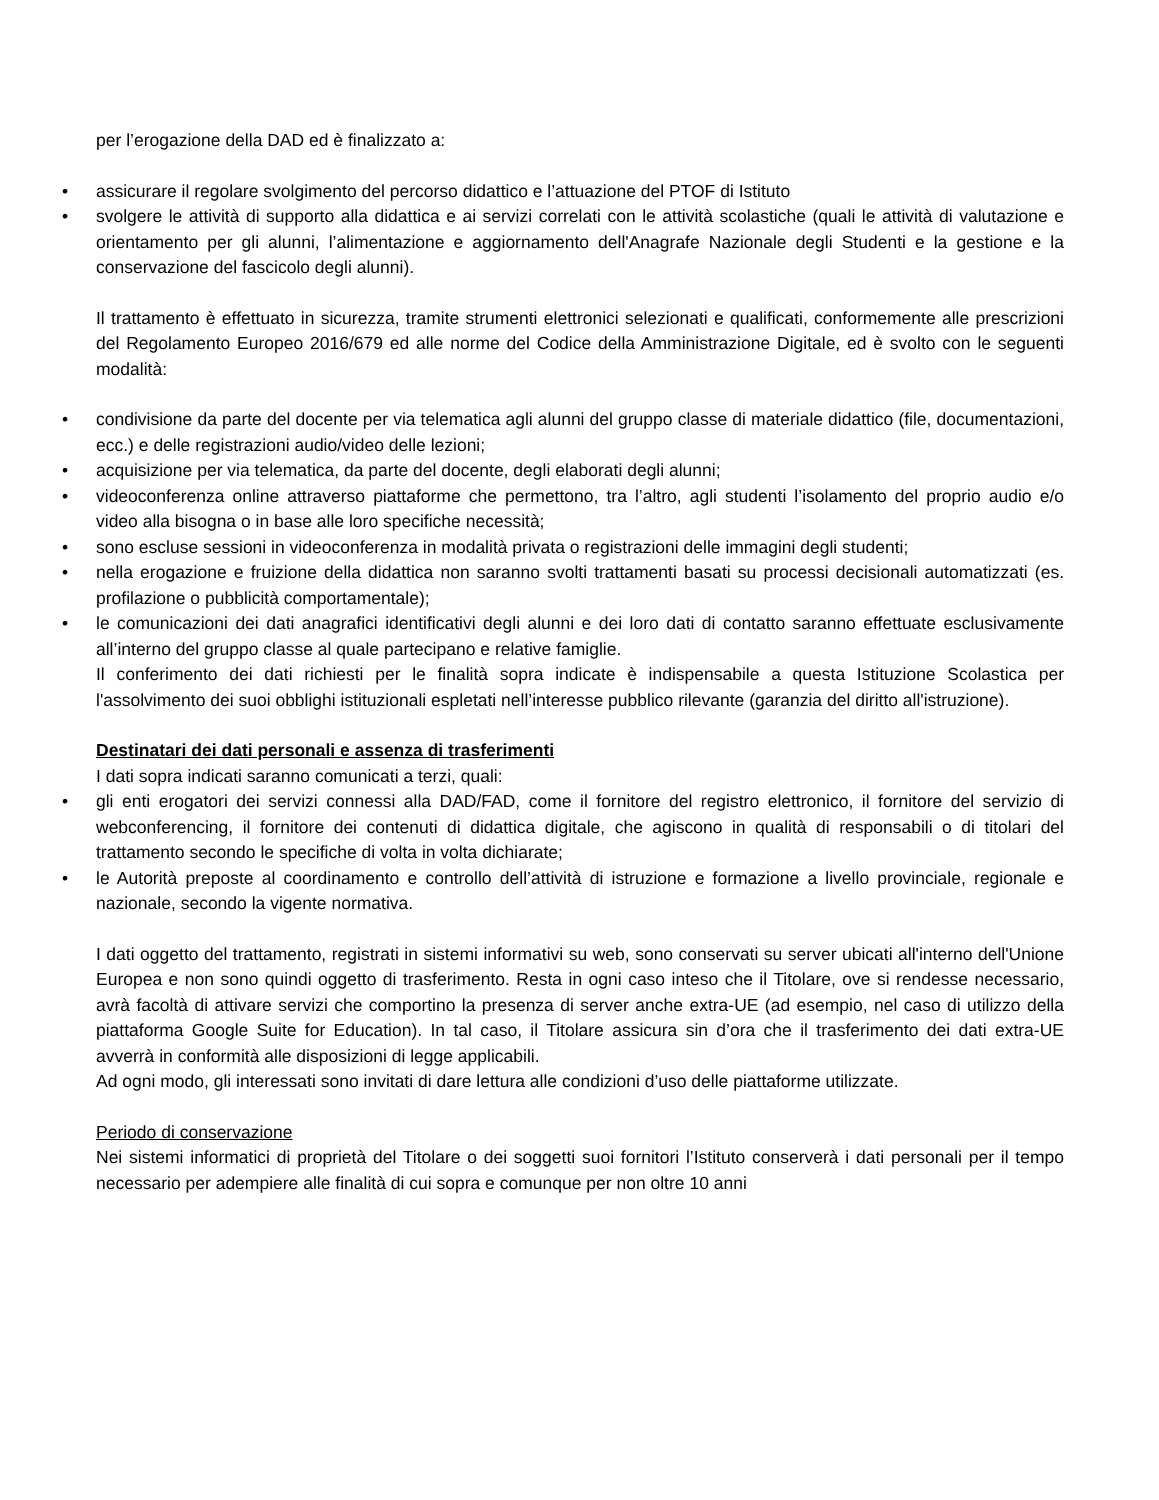per l’erogazione della DAD ed è finalizzato a:
• assicurare il regolare svolgimento del percorso didattico e l’attuazione del PTOF di Istituto
• svolgere le attività di supporto alla didattica e ai servizi correlati con le attività scolastiche (quali le attività di valutazione e orientamento per gli alunni, l’alimentazione e aggiornamento dell'Anagrafe Nazionale degli Studenti e la gestione e la conservazione del fascicolo degli alunni).
Il trattamento è effettuato in sicurezza, tramite strumenti elettronici selezionati e qualificati, conformemente alle prescrizioni del Regolamento Europeo 2016/679 ed alle norme del Codice della Amministrazione Digitale, ed è svolto con le seguenti modalità:
• condivisione da parte del docente per via telematica agli alunni del gruppo classe di materiale didattico (file, documentazioni, ecc.) e delle registrazioni audio/video delle lezioni;
• acquisizione per via telematica, da parte del docente, degli elaborati degli alunni;
• videoconferenza online attraverso piattaforme che permettono, tra l’altro, agli studenti l’isolamento del proprio audio e/o video alla bisogna o in base alle loro specifiche necessità;
• sono escluse sessioni in videoconferenza in modalità privata o registrazioni delle immagini degli studenti;
• nella erogazione e fruizione della didattica non saranno svolti trattamenti basati su processi decisionali automatizzati (es. profilazione o pubblicità comportamentale);
• le comunicazioni dei dati anagrafici identificativi degli alunni e dei loro dati di contatto saranno effettuate esclusivamente all’interno del gruppo classe al quale partecipano e relative famiglie.
Il conferimento dei dati richiesti per le finalità sopra indicate è indispensabile a questa Istituzione Scolastica per l'assolvimento dei suoi obblighi istituzionali espletati nell’interesse pubblico rilevante (garanzia del diritto all'istruzione).
Destinatari dei dati personali e assenza di trasferimenti
I dati sopra indicati saranno comunicati a terzi, quali:
• gli enti erogatori dei servizi connessi alla DAD/FAD, come il fornitore del registro elettronico, il fornitore del servizio di webconferencing, il fornitore dei contenuti di didattica digitale, che agiscono in qualità di responsabili o di titolari del trattamento secondo le specifiche di volta in volta dichiarate;
• le Autorità preposte al coordinamento e controllo dell’attività di istruzione e formazione a livello provinciale, regionale e nazionale, secondo la vigente normativa.
I dati oggetto del trattamento, registrati in sistemi informativi su web, sono conservati su server ubicati all'interno dell'Unione Europea e non sono quindi oggetto di trasferimento. Resta in ogni caso inteso che il Titolare, ove si rendesse necessario, avrà facoltà di attivare servizi che comportino la presenza di server anche extra-UE (ad esempio, nel caso di utilizzo della piattaforma Google Suite for Education). In tal caso, il Titolare assicura sin d’ora che il trasferimento dei dati extra-UE avverrà in conformità alle disposizioni di legge applicabili.
Ad ogni modo, gli interessati sono invitati di dare lettura alle condizioni d’uso delle piattaforme utilizzate.
Periodo di conservazione
Nei sistemi informatici di proprietà del Titolare o dei soggetti suoi fornitori l’Istituto conserverà i dati personali per il tempo necessario per adempiere alle finalità di cui sopra e comunque per non oltre 10 anni